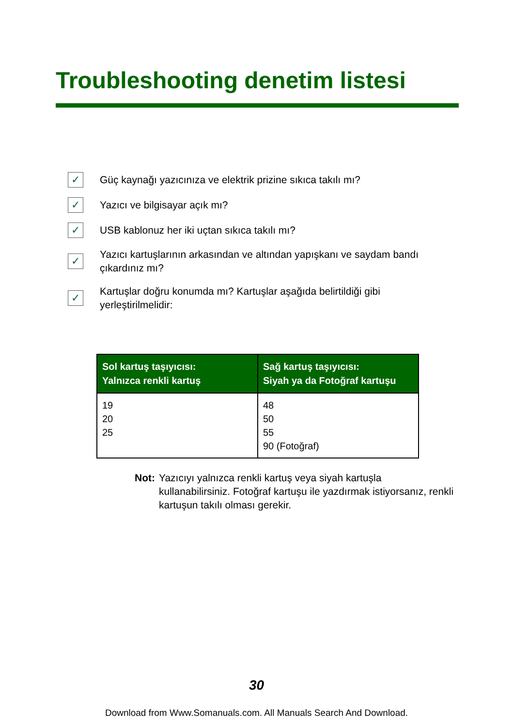Troubleshooting denetim listesi
✓ Güç kaynağı yazıcınıza ve elektrik prizine sıkıca takılı mı?
✓ Yazıcı ve bilgisayar açık mı?
✓ USB kablonuz her iki uçtan sıkıca takılı mı?
✓ Yazıcı kartuşlarının arkasından ve altından yapışkanı ve saydam bandı çıkardınız mı?
✓ Kartuşlar doğru konumda mı? Kartuşlar aşağıda belirtildiği gibi yerleştirilmelidir:
| Sol kartuş taşıyıcısı: Yalnızca renkli kartuş | Sağ kartuş taşıyıcısı: Siyah ya da Fotoğraf kartuşu |
| --- | --- |
| 19 20 25 | 48 50 55 90 (Fotoğraf) |
Not: Yazıcıyı yalnızca renkli kartuş veya siyah kartuşla kullanabilirsiniz. Fotoğraf kartuşu ile yazdırmak istiyorsanız, renkli kartuşun takılı olması gerekir.
30
Download from Www.Somanuals.com. All Manuals Search And Download.